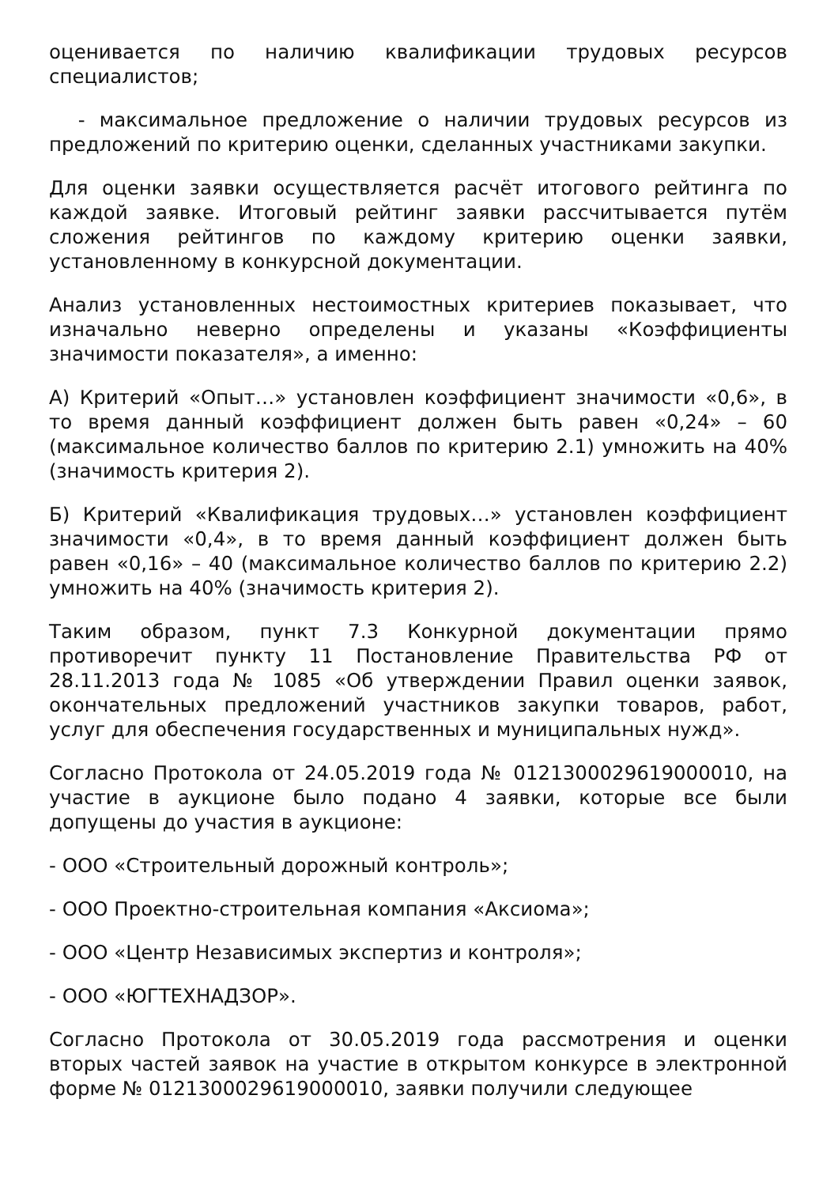оценивается по наличию квалификации трудовых ресурсов специалистов;
- максимальное предложение о наличии трудовых ресурсов из предложений по критерию оценки, сделанных участниками закупки.
Для оценки заявки осуществляется расчёт итогового рейтинга по каждой заявке. Итоговый рейтинг заявки рассчитывается путём сложения рейтингов по каждому критерию оценки заявки, установленному в конкурсной документации.
Анализ установленных нестоимостных критериев показывает, что изначально неверно определены и указаны «Коэффициенты значимости показателя», а именно:
А) Критерий «Опыт…» установлен коэффициент значимости «0,6», в то время данный коэффициент должен быть равен «0,24» – 60 (максимальное количество баллов по критерию 2.1) умножить на 40% (значимость критерия 2).
Б) Критерий «Квалификация трудовых…» установлен коэффициент значимости «0,4», в то время данный коэффициент должен быть равен «0,16» – 40 (максимальное количество баллов по критерию 2.2) умножить на 40% (значимость критерия 2).
Таким образом, пункт 7.3 Конкурной документации прямо противоречит пункту 11 Постановление Правительства РФ от 28.11.2013 года № 1085 «Об утверждении Правил оценки заявок, окончательных предложений участников закупки товаров, работ, услуг для обеспечения государственных и муниципальных нужд».
Согласно Протокола от 24.05.2019 года № 0121300029619000010, на участие в аукционе было подано 4 заявки, которые все были допущены до участия в аукционе:
- ООО «Строительный дорожный контроль»;
- ООО Проектно-строительная компания «Аксиома»;
- ООО «Центр Независимых экспертиз и контроля»;
- ООО «ЮГТЕХНАДЗОР».
Согласно Протокола от 30.05.2019 года рассмотрения и оценки вторых частей заявок на участие в открытом конкурсе в электронной форме № 0121300029619000010, заявки получили следующее